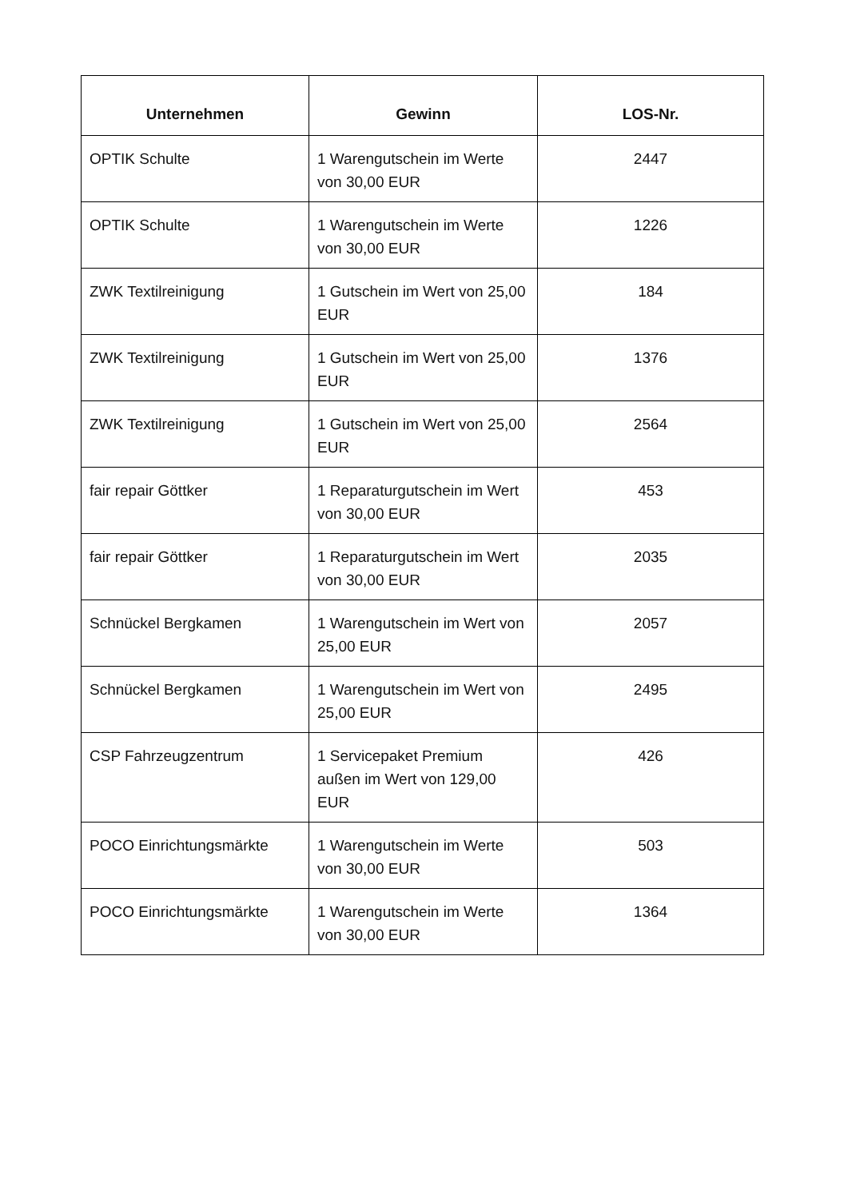| Unternehmen | Gewinn | LOS-Nr. |
| --- | --- | --- |
| OPTIK Schulte | 1 Warengutschein im Werte von 30,00 EUR | 2447 |
| OPTIK Schulte | 1 Warengutschein im Werte von 30,00 EUR | 1226 |
| ZWK Textilreinigung | 1 Gutschein im Wert von 25,00 EUR | 184 |
| ZWK Textilreinigung | 1 Gutschein im Wert von 25,00 EUR | 1376 |
| ZWK Textilreinigung | 1 Gutschein im Wert von 25,00 EUR | 2564 |
| fair repair Göttker | 1 Reparaturgutschein im Wert von 30,00 EUR | 453 |
| fair repair Göttker | 1 Reparaturgutschein im Wert von 30,00 EUR | 2035 |
| Schnückel Bergkamen | 1 Warengutschein im Wert von 25,00 EUR | 2057 |
| Schnückel Bergkamen | 1 Warengutschein im Wert von 25,00 EUR | 2495 |
| CSP Fahrzeugzentrum | 1 Servicepaket Premium außen im Wert von 129,00 EUR | 426 |
| POCO Einrichtungsmärkte | 1 Warengutschein im Werte von 30,00 EUR | 503 |
| POCO Einrichtungsmärkte | 1 Warengutschein im Werte von 30,00 EUR | 1364 |